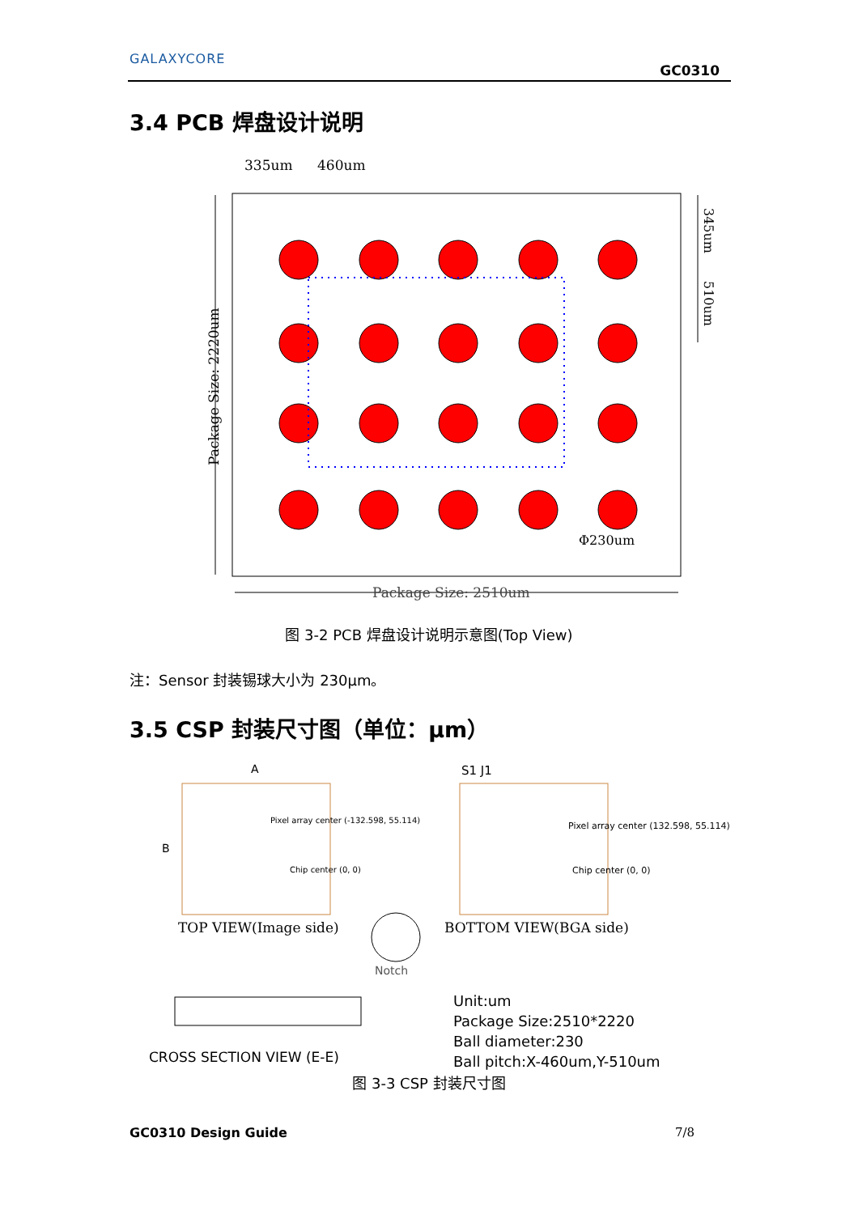GALAXYCORE
GC0310
3.4 PCB 焊盘设计说明
335um
460um
Φ230um
Package Size: 2510um
Package Size: 2220um
345um
510um
图 3-2 PCB 焊盘设计说明示意图(Top View)
注：Sensor 封装锡球大小为 230μm。
3.5 CSP 封装尺寸图（单位：μm）
A
B
S1 J1
Pixel array center (-132.598, 55.114)
Chip center (0, 0)
Pixel array center (132.598, 55.114)
Chip center (0, 0)
TOP VIEW(Image side)
BOTTOM VIEW(BGA side)
Notch
CROSS SECTION VIEW (E-E)
Unit:um
Package Size:2510*2220
Ball diameter:230
Ball pitch:X-460um,Y-510um
图 3-3 CSP 封装尺寸图
GC0310 Design Guide 7/8